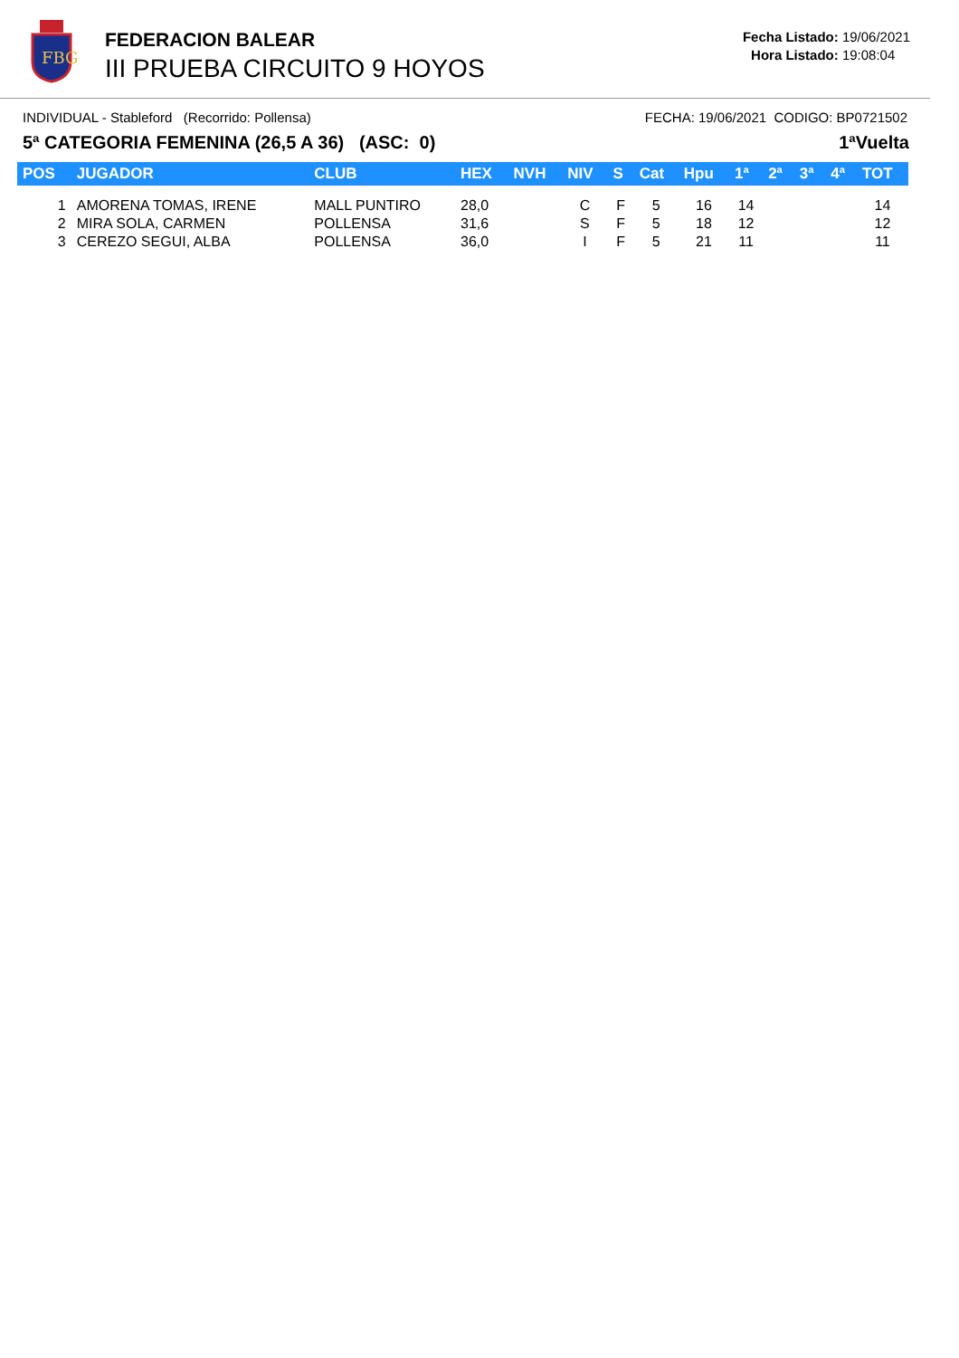FBG
FEDERACION BALEAR
III PRUEBA CIRCUITO 9 HOYOS
Fecha Listado: 19/06/2021
Hora Listado: 19:08:04
INDIVIDUAL - Stableford (Recorrido: Pollensa) FECHA: 19/06/2021 CODIGO: BP0721502
5ª CATEGORIA FEMENINA (26,5 A 36) (ASC: 0) 1ªVuelta
| POS | JUGADOR | CLUB | HEX | NVH | NIV | S | Cat | Hpu | 1ª | 2ª | 3ª | 4ª | TOT |
| --- | --- | --- | --- | --- | --- | --- | --- | --- | --- | --- | --- | --- | --- |
| 1 | AMORENA TOMAS, IRENE | MALL PUNTIRO | 28,0 | | C | F | 5 | 16 | 14 | | | | 14 |
| 2 | MIRA SOLA, CARMEN | POLLENSA | 31,6 | | S | F | 5 | 18 | 12 | | | | 12 |
| 3 | CEREZO SEGUI, ALBA | POLLENSA | 36,0 | | I | F | 5 | 21 | 11 | | | | 11 |